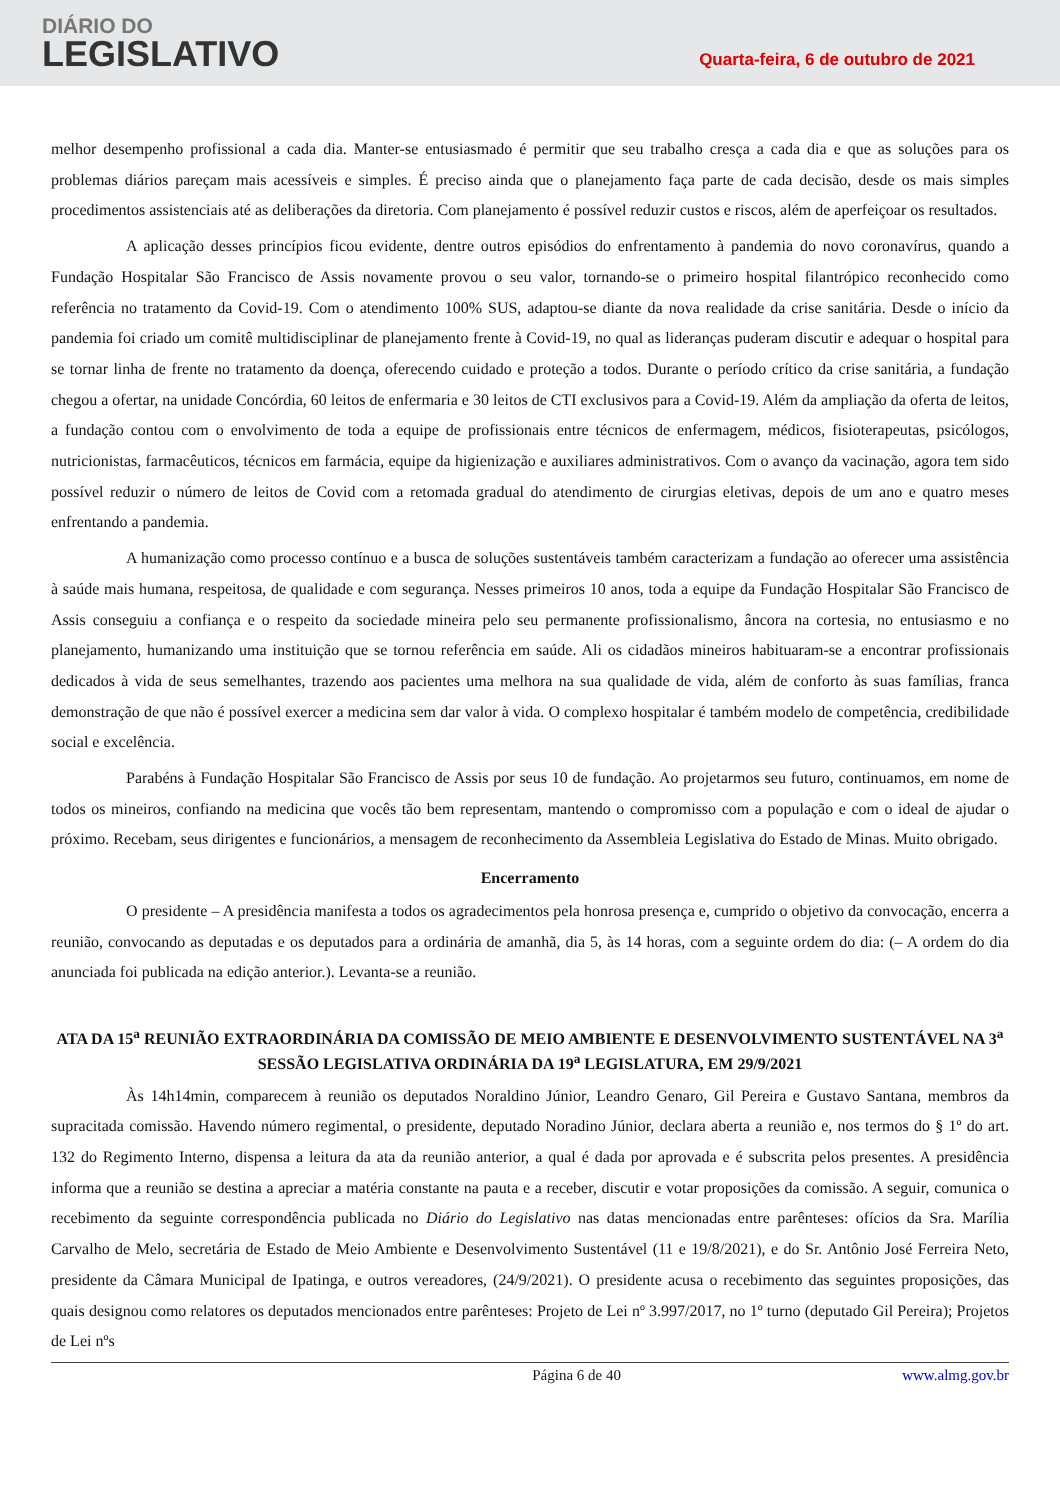DIÁRIO DO
LEGISLATIVO
Quarta-feira, 6 de outubro de 2021
melhor desempenho profissional a cada dia. Manter-se entusiasmado é permitir que seu trabalho cresça a cada dia e que as soluções para os problemas diários pareçam mais acessíveis e simples. É preciso ainda que o planejamento faça parte de cada decisão, desde os mais simples procedimentos assistenciais até as deliberações da diretoria. Com planejamento é possível reduzir custos e riscos, além de aperfeiçoar os resultados.
A aplicação desses princípios ficou evidente, dentre outros episódios do enfrentamento à pandemia do novo coronavírus, quando a Fundação Hospitalar São Francisco de Assis novamente provou o seu valor, tornando-se o primeiro hospital filantrópico reconhecido como referência no tratamento da Covid-19. Com o atendimento 100% SUS, adaptou-se diante da nova realidade da crise sanitária. Desde o início da pandemia foi criado um comitê multidisciplinar de planejamento frente à Covid-19, no qual as lideranças puderam discutir e adequar o hospital para se tornar linha de frente no tratamento da doença, oferecendo cuidado e proteção a todos. Durante o período crítico da crise sanitária, a fundação chegou a ofertar, na unidade Concórdia, 60 leitos de enfermaria e 30 leitos de CTI exclusivos para a Covid-19. Além da ampliação da oferta de leitos, a fundação contou com o envolvimento de toda a equipe de profissionais entre técnicos de enfermagem, médicos, fisioterapeutas, psicólogos, nutricionistas, farmacêuticos, técnicos em farmácia, equipe da higienização e auxiliares administrativos. Com o avanço da vacinação, agora tem sido possível reduzir o número de leitos de Covid com a retomada gradual do atendimento de cirurgias eletivas, depois de um ano e quatro meses enfrentando a pandemia.
A humanização como processo contínuo e a busca de soluções sustentáveis também caracterizam a fundação ao oferecer uma assistência à saúde mais humana, respeitosa, de qualidade e com segurança. Nesses primeiros 10 anos, toda a equipe da Fundação Hospitalar São Francisco de Assis conseguiu a confiança e o respeito da sociedade mineira pelo seu permanente profissionalismo, âncora na cortesia, no entusiasmo e no planejamento, humanizando uma instituição que se tornou referência em saúde. Ali os cidadãos mineiros habituaram-se a encontrar profissionais dedicados à vida de seus semelhantes, trazendo aos pacientes uma melhora na sua qualidade de vida, além de conforto às suas famílias, franca demonstração de que não é possível exercer a medicina sem dar valor à vida. O complexo hospitalar é também modelo de competência, credibilidade social e excelência.
Parabéns à Fundação Hospitalar São Francisco de Assis por seus 10 de fundação. Ao projetarmos seu futuro, continuamos, em nome de todos os mineiros, confiando na medicina que vocês tão bem representam, mantendo o compromisso com a população e com o ideal de ajudar o próximo. Recebam, seus dirigentes e funcionários, a mensagem de reconhecimento da Assembleia Legislativa do Estado de Minas. Muito obrigado.
Encerramento
O presidente – A presidência manifesta a todos os agradecimentos pela honrosa presença e, cumprido o objetivo da convocação, encerra a reunião, convocando as deputadas e os deputados para a ordinária de amanhã, dia 5, às 14 horas, com a seguinte ordem do dia: (– A ordem do dia anunciada foi publicada na edição anterior.). Levanta-se a reunião.
ATA DA 15<sup>a</sup> REUNIÃO EXTRAORDINÁRIA DA COMISSÃO DE MEIO AMBIENTE E DESENVOLVIMENTO SUSTENTÁVEL NA 3<sup>a</sup> SESSÃO LEGISLATIVA ORDINÁRIA DA 19<sup>a</sup> LEGISLATURA, EM 29/9/2021
Às 14h14min, comparecem à reunião os deputados Noraldino Júnior, Leandro Genaro, Gil Pereira e Gustavo Santana, membros da supracitada comissão. Havendo número regimental, o presidente, deputado Noradino Júnior, declara aberta a reunião e, nos termos do § 1º do art. 132 do Regimento Interno, dispensa a leitura da ata da reunião anterior, a qual é dada por aprovada e é subscrita pelos presentes. A presidência informa que a reunião se destina a apreciar a matéria constante na pauta e a receber, discutir e votar proposições da comissão. A seguir, comunica o recebimento da seguinte correspondência publicada no Diário do Legislativo nas datas mencionadas entre parênteses: ofícios da Sra. Marília Carvalho de Melo, secretária de Estado de Meio Ambiente e Desenvolvimento Sustentável (11 e 19/8/2021), e do Sr. Antônio José Ferreira Neto, presidente da Câmara Municipal de Ipatinga, e outros vereadores, (24/9/2021). O presidente acusa o recebimento das seguintes proposições, das quais designou como relatores os deputados mencionados entre parênteses: Projeto de Lei nº 3.997/2017, no 1º turno (deputado Gil Pereira); Projetos de Lei nºs
Página 6 de 40 www.almg.gov.br